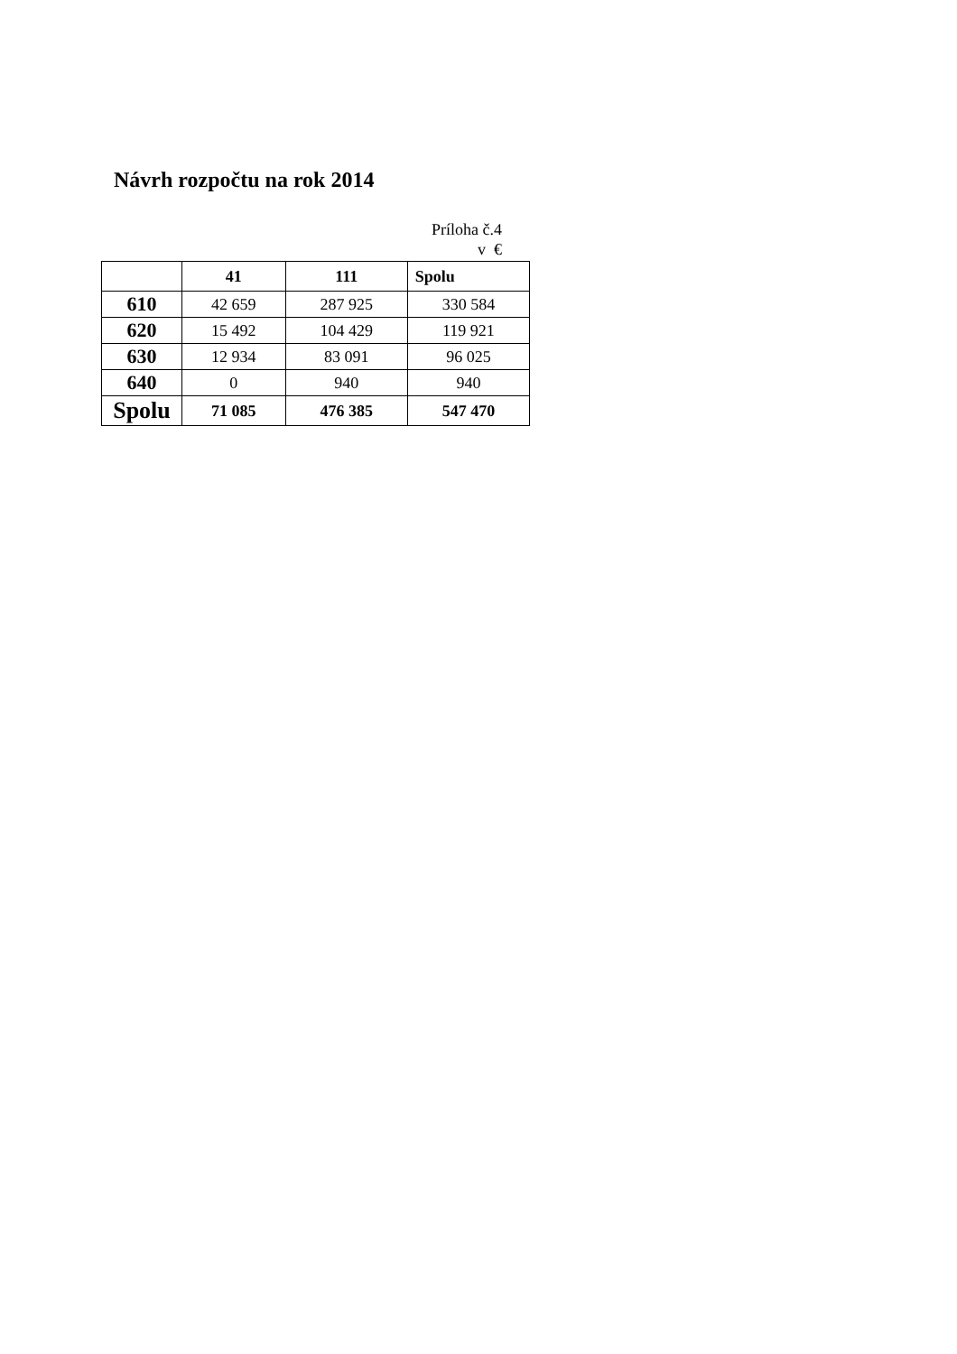Návrh rozpočtu na rok 2014
Príloha č.4
v €
| | 41 | 111 | Spolu |
| --- | --- | --- | --- |
| 610 | 42 659 | 287 925 | 330 584 |
| 620 | 15 492 | 104 429 | 119 921 |
| 630 | 12 934 | 83 091 | 96 025 |
| 640 | 0 | 940 | 940 |
| Spolu | 71 085 | 476 385 | 547 470 |